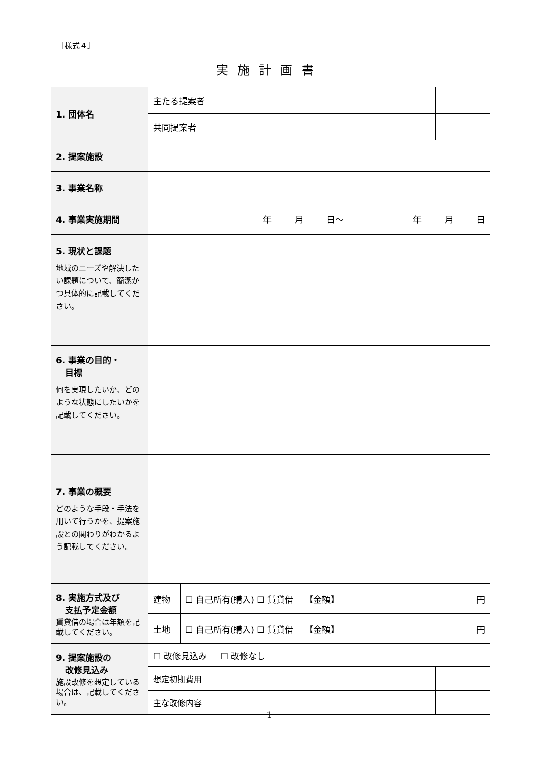［様式４］
実施計画書
| 1. 団体名 | 主たる提案者 | | |
| | 共同提案者 | | |
| 2. 提案施設 | | | |
| 3. 事業名称 | | | |
| 4. 事業実施期間 | 年 月 日～ 年 月 日 | | |
| 5. 現状と課題 地域のニーズや解決したい課題について、簡潔かつ具体的に記載してください。 | | | |
| 6. 事業の目的・ 目標 何を実現したいか、どのような状態にしたいかを記載してください。 | | | |
| 7. 事業の概要 どのような手段・手法を用いて行うかを、提案施設との関わりがわかるよう記載してください。 | | | |
| 8. 実施方式及び 支払予定金額 賃貸借の場合は年額を記載してください。 | 建物 | ☐ 自己所有(購入) ☐ 賃貸借 【金額】 円 | |
| | 土地 | ☐ 自己所有(購入) ☐ 賃貸借 【金額】 円 | |
| 9. 提案施設の 改修見込み 施設改修を想定している場合は、記載してください。 | ☐ 改修見込み ☐ 改修なし | | |
| | 想定初期費用 | | |
| | 主な改修内容 | | |
1